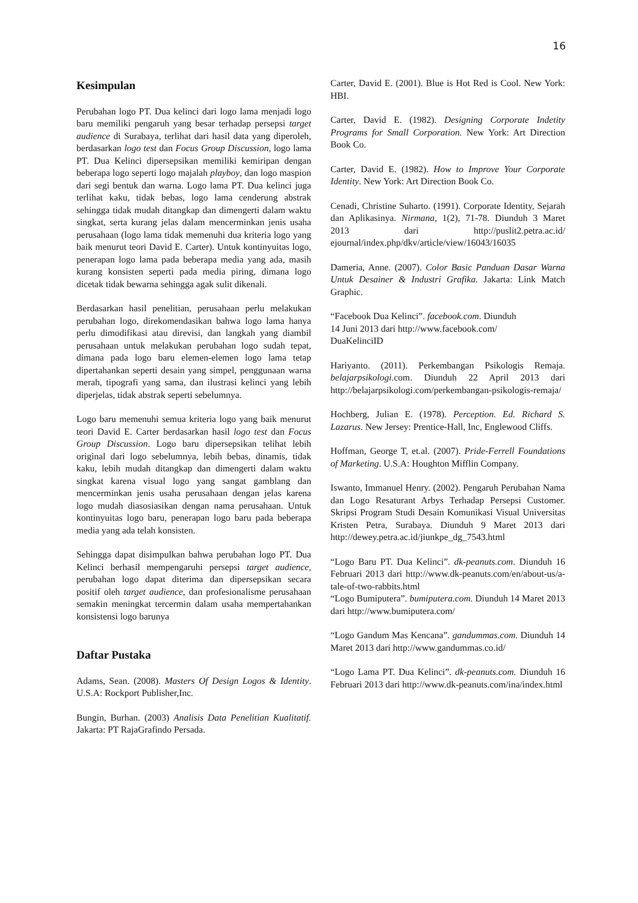16
Kesimpulan
Perubahan logo PT. Dua kelinci dari logo lama menjadi logo baru memiliki pengaruh yang besar terhadap persepsi target audience di Surabaya, terlihat dari hasil data yang diperoleh, berdasarkan logo test dan Focus Group Discussion, logo lama PT. Dua Kelinci dipersepsikan memiliki kemiripan dengan beberapa logo seperti logo majalah playboy, dan logo maspion dari segi bentuk dan warna. Logo lama PT. Dua kelinci juga terlihat kaku, tidak bebas, logo lama cenderung abstrak sehingga tidak mudah ditangkap dan dimengerti dalam waktu singkat, serta kurang jelas dalam mencerminkan jenis usaha perusahaan (logo lama tidak memenuhi dua kriteria logo yang baik menurut teori David E. Carter). Untuk kontinyuitas logo, penerapan logo lama pada beberapa media yang ada, masih kurang konsisten seperti pada media piring, dimana logo dicetak tidak bewarna sehingga agak sulit dikenali.
Berdasarkan hasil penelitian, perusahaan perlu melakukan perubahan logo, direkomendasikan bahwa logo lama hanya perlu dimodifikasi atau direvisi, dan langkah yang diambil perusahaan untuk melakukan perubahan logo sudah tepat, dimana pada logo baru elemen-elemen logo lama tetap dipertahankan seperti desain yang simpel, penggunaan warna merah, tipografi yang sama, dan ilustrasi kelinci yang lebih diperjelas, tidak abstrak seperti sebelumnya.
Logo baru memenuhi semua kriteria logo yang baik menurut teori David E. Carter berdasarkan hasil logo test dan Focus Group Discussion. Logo baru dipersepsikan telihat lebih original dari logo sebelumnya, lebih bebas, dinamis, tidak kaku, lebih mudah ditangkap dan dimengerti dalam waktu singkat karena visual logo yang sangat gamblang dan mencerminkan jenis usaha perusahaan dengan jelas karena logo mudah diasosiasikan dengan nama perusahaan. Untuk kontinyuitas logo baru, penerapan logo baru pada beberapa media yang ada telah konsisten.
Sehingga dapat disimpulkan bahwa perubahan logo PT. Dua Kelinci berhasil mempengaruhi persepsi target audience, perubahan logo dapat diterima dan dipersepsikan secara positif oleh target audience, dan profesionalisme perusahaan semakin meningkat tercermin dalam usaha mempertahankan konsistensi logo barunya
Daftar Pustaka
Adams, Sean. (2008). Masters Of Design Logos & Identity. U.S.A: Rockport Publisher,Inc.
Bungin, Burhan. (2003) Analisis Data Penelitian Kualitatif. Jakarta: PT RajaGrafindo Persada.
Carter, David E. (2001). Blue is Hot Red is Cool. New York: HBI.
Carter, David E. (1982). Designing Corporate Indetity Programs for Small Corporation. New York: Art Direction Book Co.
Carter, David E. (1982). How to Improve Your Corporate Identity. New York: Art Direction Book Co.
Cenadi, Christine Suharto. (1991). Corporate Identity, Sejarah dan Aplikasinya. Nirmana, 1(2), 71-78. Diunduh 3 Maret 2013 dari http://puslit2.petra.ac.id/ ejournal/index.php/dkv/article/view/16043/16035
Dameria, Anne. (2007). Color Basic Panduan Dasar Warna Untuk Desainer & Industri Grafika. Jakarta: Link Match Graphic.
“Facebook Dua Kelinci”. facebook.com. Diunduh
14 Juni 2013 dari http://www.facebook.com/
DuaKelinciID
Hariyanto. (2011). Perkembangan Psikologis Remaja. belajarpsikologi.com. Diunduh 22 April 2013 dari http://belajarpsikologi.com/perkembangan-psikologis-remaja/
Hochberg, Julian E. (1978). Perception. Ed. Richard S. Lazarus. New Jersey: Prentice-Hall, Inc, Englewood Cliffs.
Hoffman, George T, et.al. (2007). Pride-Ferrell Foundations of Marketing. U.S.A: Houghton Mifflin Company.
Iswanto, Immanuel Henry. (2002). Pengaruh Perubahan Nama dan Logo Resaturant Arbys Terhadap Persepsi Customer. Skripsi Program Studi Desain Komunikasi Visual Universitas Kristen Petra, Surabaya. Diunduh 9 Maret 2013 dari http://dewey.petra.ac.id/jiunkpe_dg_7543.html
“Logo Baru PT. Dua Kelinci”. dk-peanuts.com. Diunduh 16 Februari 2013 dari http://www.dk-peanuts.com/en/about-us/a-tale-of-two-rabbits.html
“Logo Bumiputera”. bumiputera.com. Diunduh 14 Maret 2013 dari http://www.bumiputera.com/
“Logo Gandum Mas Kencana”. gandummas.com. Diunduh 14 Maret 2013 dari http://www.gandummas.co.id/
“Logo Lama PT. Dua Kelinci”. dk-peanuts.com. Diunduh 16 Februari 2013 dari http://www.dk-peanuts.com/ina/index.html